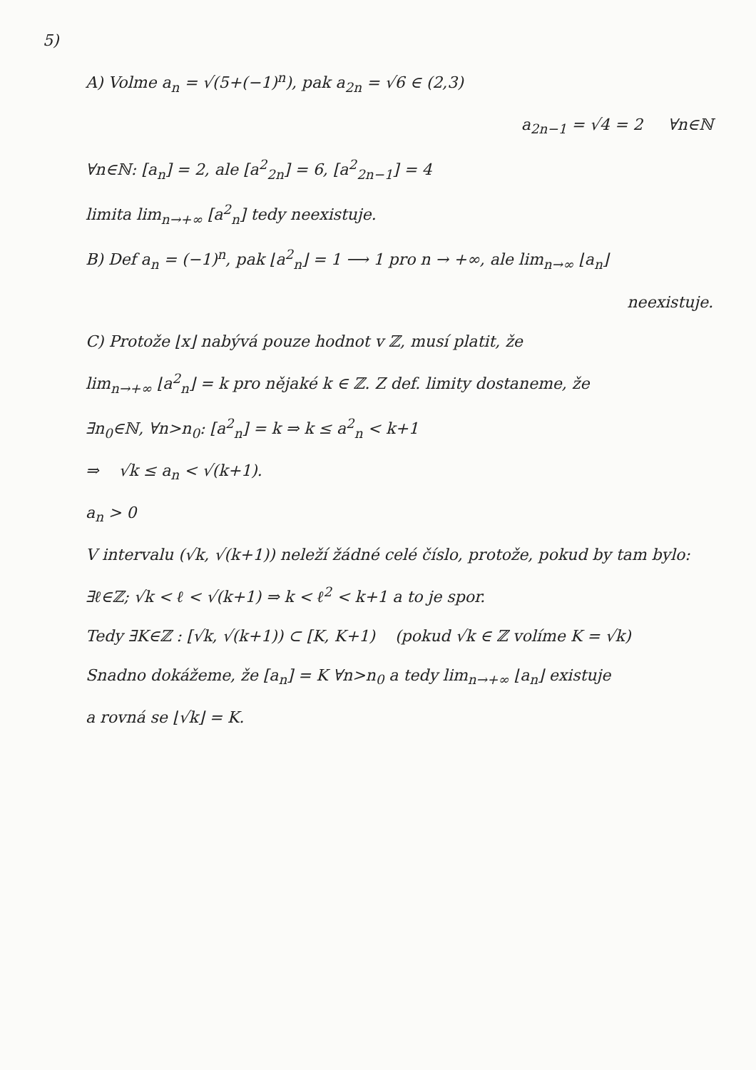5)
A) Volme a<sub>n</sub> = √(5+(−1)<sup>n</sup>), pak a<sub>2n</sub> = √6 ∈ (2,3)
a<sub>2n−1</sub> = √4 = 2 ∀n∈ℕ
∀n∈ℕ: [a<sub>n</sub>] = 2, ale [a<sup>2</sup><sub>2n</sub>] = 6, [a<sup>2</sup><sub>2n−1</sub>] = 4
limita lim<sub>n→+∞</sub> [a<sup>2</sup><sub>n</sub>] tedy neexistuje.
B) Def a<sub>n</sub> = (−1)<sup>n</sup>, pak ⌊a<sup>2</sup><sub>n</sub>⌋ = 1 ⟶ 1 pro n → +∞, ale lim<sub>n→∞</sub> ⌊a<sub>n</sub>⌋
neexistuje.
C) Protože ⌊x⌋ nabývá pouze hodnot v ℤ, musí platit, že
lim<sub>n→+∞</sub> ⌊a<sup>2</sup><sub>n</sub>⌋ = k pro nějaké k ∈ ℤ. Z def. limity dostaneme, že
∃n<sub>0</sub>∈ℕ, ∀n>n<sub>0</sub>: [a<sup>2</sup><sub>n</sub>] = k ⇒ k ≤ a<sup>2</sup><sub>n</sub> < k+1
⇒ √k ≤ a<sub>n</sub> < √(k+1).
a<sub>n</sub> > 0
V intervalu (√k, √(k+1)) neleží žádné celé číslo, protože, pokud by tam bylo:
∃ℓ∈ℤ; √k < ℓ < √(k+1) ⇒ k < ℓ<sup>2</sup> < k+1 a to je spor.
Tedy ∃K∈ℤ : [√k, √(k+1)) ⊂ [K, K+1) (pokud √k ∈ ℤ volíme K = √k)
Snadno dokážeme, že [a<sub>n</sub>] = K ∀n>n<sub>0</sub> a tedy lim<sub>n→+∞</sub> ⌊a<sub>n</sub>⌋ existuje
a rovná se ⌊√k⌋ = K.